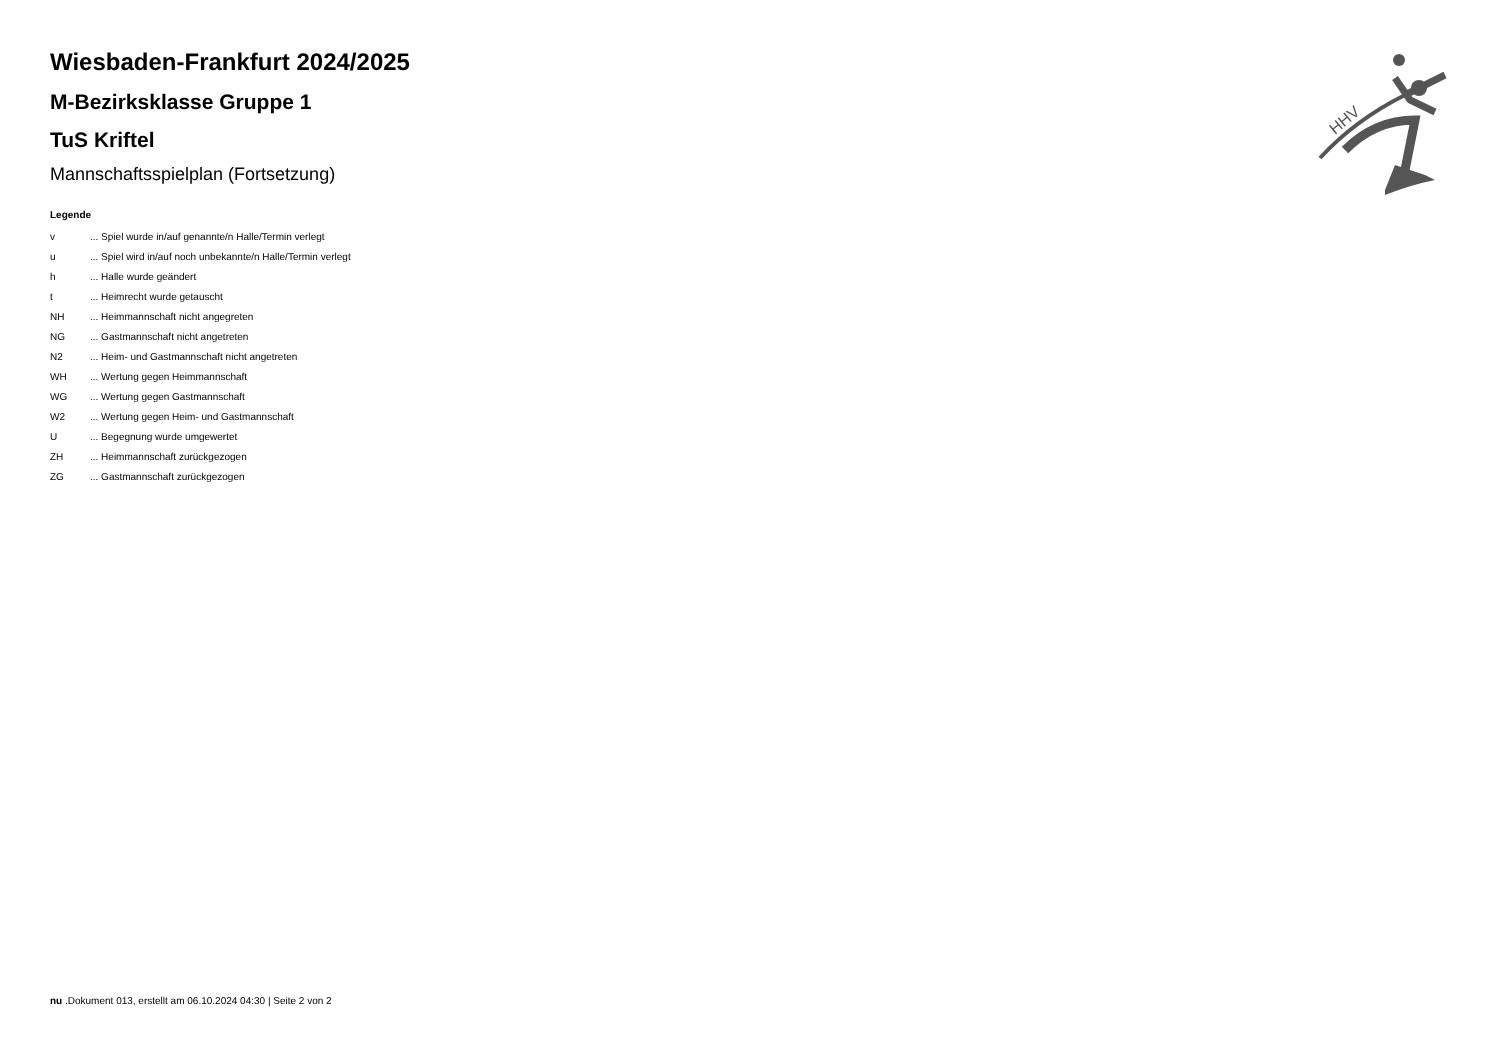HHV
Wiesbaden-Frankfurt 2024/2025
M-Bezirksklasse Gruppe 1
TuS Kriftel
Mannschaftsspielplan (Fortsetzung)
Legende
| v | ... Spiel wurde in/auf genannte/n Halle/Termin verlegt |
| u | ... Spiel wird in/auf noch unbekannte/n Halle/Termin verlegt |
| h | ... Halle wurde geändert |
| t | ... Heimrecht wurde getauscht |
| NH | ... Heimmannschaft nicht angegreten |
| NG | ... Gastmannschaft nicht angetreten |
| N2 | ... Heim- und Gastmannschaft nicht angetreten |
| WH | ... Wertung gegen Heimmannschaft |
| WG | ... Wertung gegen Gastmannschaft |
| W2 | ... Wertung gegen Heim- und Gastmannschaft |
| U | ... Begegnung wurde umgewertet |
| ZH | ... Heimmannschaft zurückgezogen |
| ZG | ... Gastmannschaft zurückgezogen |
nu .Dokument 013, erstellt am 06.10.2024 04:30 | Seite 2 von 2